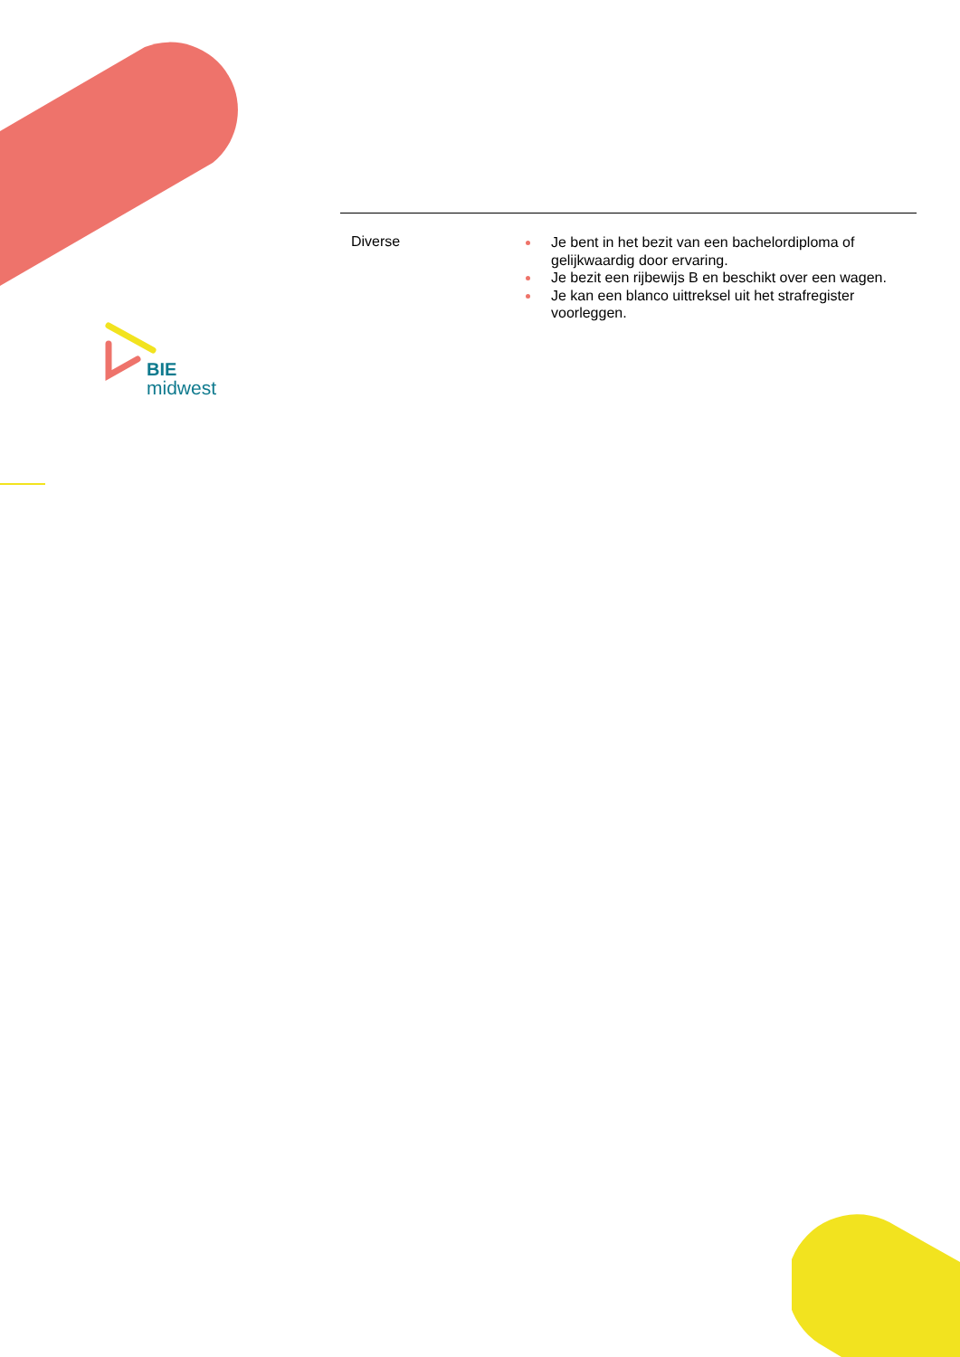BIE
midwest
| Diverse | Je bent in het bezit van een bachelordiploma of gelijkwaardig door ervaring. Je bezit een rijbewijs B en beschikt over een wagen. Je kan een blanco uittreksel uit het strafregister voorleggen. |